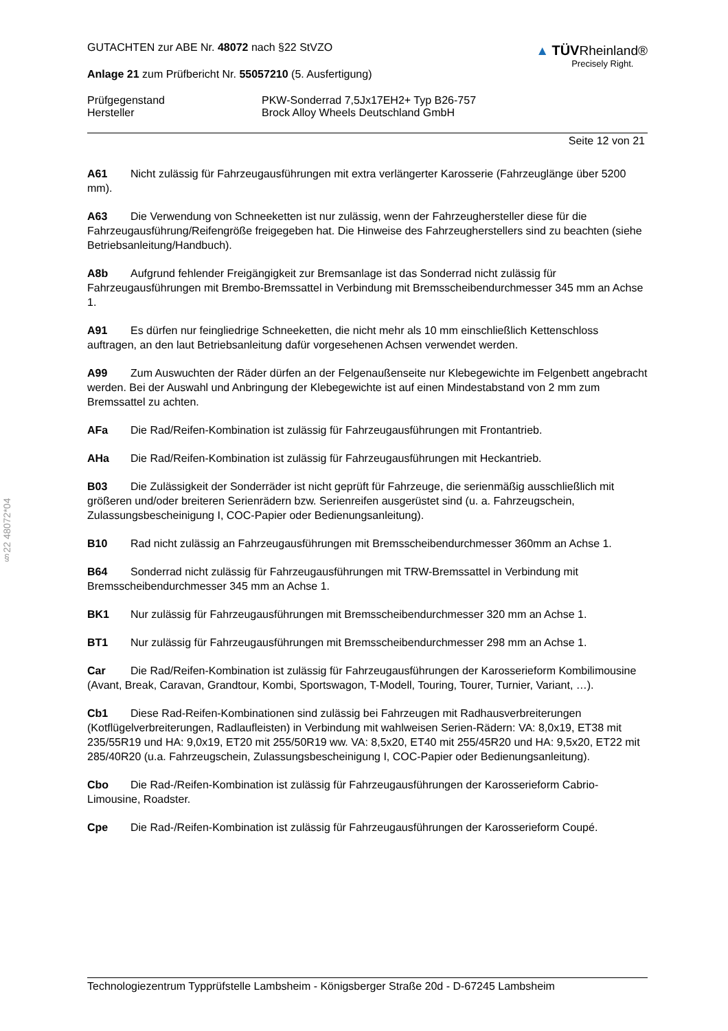§22 48072*04
GUTACHTEN zur ABE Nr. 48072 nach §22 StVZO
Anlage 21 zum Prüfbericht Nr. 55057210 (5. Ausfertigung)
▲ TÜV Rheinland®
Precisely Right.
Prüfgegenstand PKW-Sonderrad 7,5Jx17EH2+ Typ B26-757
Hersteller Brock Alloy Wheels Deutschland GmbH
Seite 12 von 21
A61 Nicht zulässig für Fahrzeugausführungen mit extra verlängerter Karosserie (Fahrzeuglänge über 5200 mm).
A63 Die Verwendung von Schneeketten ist nur zulässig, wenn der Fahrzeughersteller diese für die Fahrzeugausführung/Reifengröße freigegeben hat. Die Hinweise des Fahrzeugherstellers sind zu beachten (siehe Betriebsanleitung/Handbuch).
A8b Aufgrund fehlender Freigängigkeit zur Bremsanlage ist das Sonderrad nicht zulässig für Fahrzeugausführungen mit Brembo-Bremssattel in Verbindung mit Bremsscheibendurchmesser 345 mm an Achse 1.
A91 Es dürfen nur feingliedrige Schneeketten, die nicht mehr als 10 mm einschließlich Kettenschloss auftragen, an den laut Betriebsanleitung dafür vorgesehenen Achsen verwendet werden.
A99 Zum Auswuchten der Räder dürfen an der Felgenaußenseite nur Klebegewichte im Felgenbett angebracht werden. Bei der Auswahl und Anbringung der Klebegewichte ist auf einen Mindestabstand von 2 mm zum Bremssattel zu achten.
AFa Die Rad/Reifen-Kombination ist zulässig für Fahrzeugausführungen mit Frontantrieb.
AHa Die Rad/Reifen-Kombination ist zulässig für Fahrzeugausführungen mit Heckantrieb.
B03 Die Zulässigkeit der Sonderräder ist nicht geprüft für Fahrzeuge, die serienmäßig ausschließlich mit größeren und/oder breiteren Serienrädern bzw. Serienreifen ausgerüstet sind (u. a. Fahrzeugschein, Zulassungsbescheinigung I, COC-Papier oder Bedienungsanleitung).
B10 Rad nicht zulässig an Fahrzeugausführungen mit Bremsscheibendurchmesser 360mm an Achse 1.
B64 Sonderrad nicht zulässig für Fahrzeugausführungen mit TRW-Bremssattel in Verbindung mit Bremsscheibendurchmesser 345 mm an Achse 1.
BK1 Nur zulässig für Fahrzeugausführungen mit Bremsscheibendurchmesser 320 mm an Achse 1.
BT1 Nur zulässig für Fahrzeugausführungen mit Bremsscheibendurchmesser 298 mm an Achse 1.
Car Die Rad/Reifen-Kombination ist zulässig für Fahrzeugausführungen der Karosserieform Kombilimousine (Avant, Break, Caravan, Grandtour, Kombi, Sportswagon, T-Modell, Touring, Tourer, Turnier, Variant, …).
Cb1 Diese Rad-Reifen-Kombinationen sind zulässig bei Fahrzeugen mit Radhausverbreiterungen (Kotflügelverbreiterungen, Radlaufleisten) in Verbindung mit wahlweisen Serien-Rädern: VA: 8,0x19, ET38 mit 235/55R19 und HA: 9,0x19, ET20 mit 255/50R19 ww. VA: 8,5x20, ET40 mit 255/45R20 und HA: 9,5x20, ET22 mit 285/40R20 (u.a. Fahrzeugschein, Zulassungsbescheinigung I, COC-Papier oder Bedienungsanleitung).
Cbo Die Rad-/Reifen-Kombination ist zulässig für Fahrzeugausführungen der Karosserieform Cabrio-Limousine, Roadster.
Cpe Die Rad-/Reifen-Kombination ist zulässig für Fahrzeugausführungen der Karosserieform Coupé.
Technologiezentrum Typprüfstelle Lambsheim - Königsberger Straße 20d - D-67245 Lambsheim